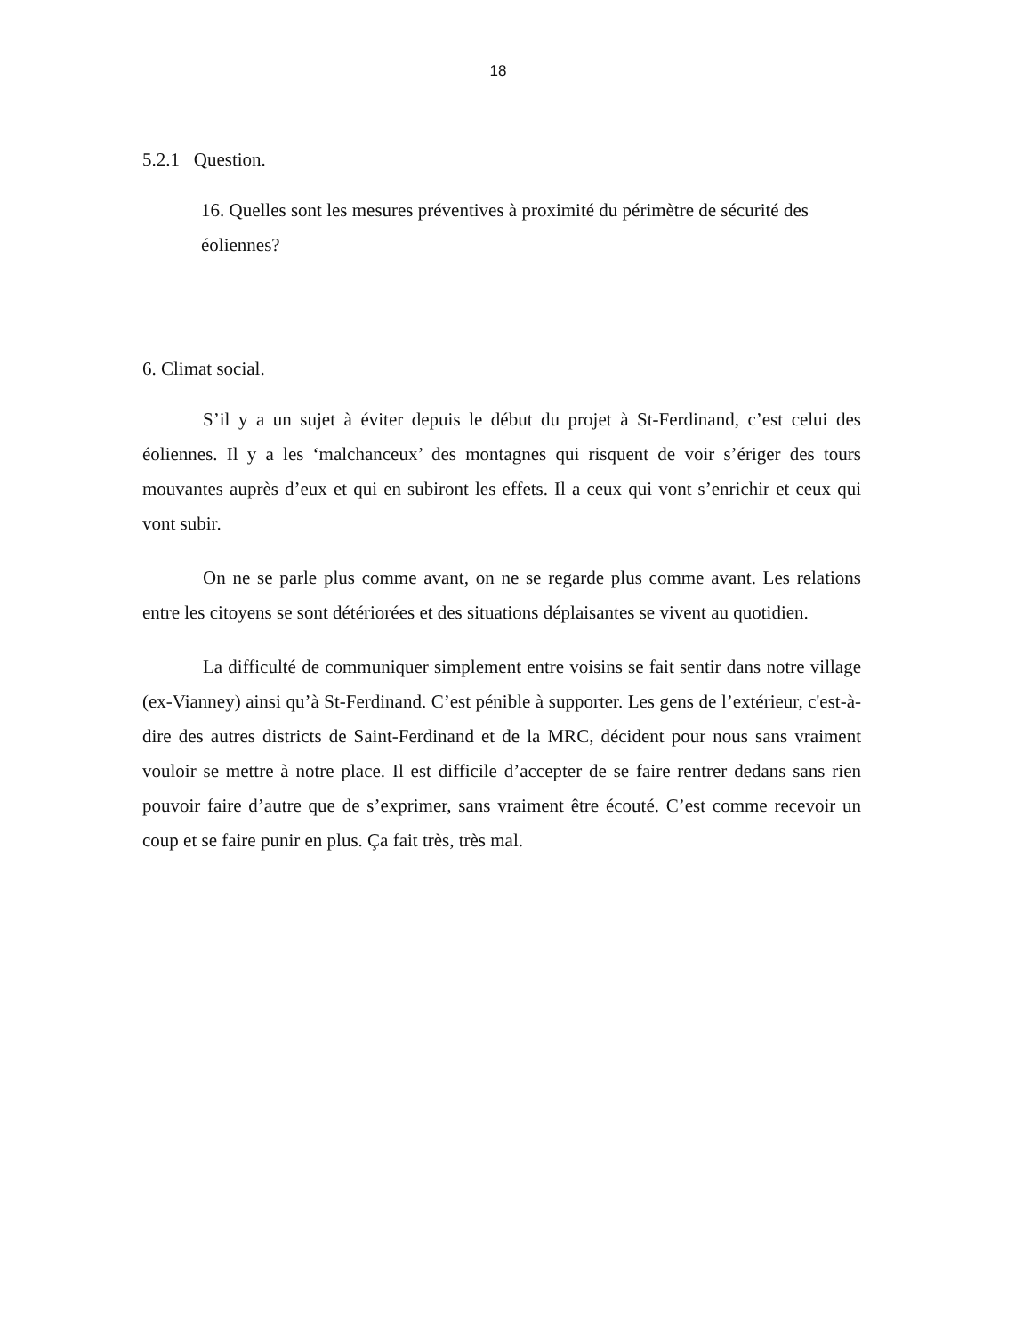18
5.2.1 Question.
16. Quelles sont les mesures préventives à proximité du périmètre de sécurité des éoliennes?
6. Climat social.
S’il y a un sujet à éviter depuis le début du projet à St-Ferdinand, c’est celui des éoliennes. Il y a les ‘malchanceux’ des montagnes qui risquent de voir s’ériger des tours mouvantes auprès d’eux et qui en subiront les effets. Il a ceux qui vont s’enrichir et ceux qui vont subir.
On ne se parle plus comme avant, on ne se regarde plus comme avant. Les relations entre les citoyens se sont détériorées et des situations déplaisantes se vivent au quotidien.
La difficulté de communiquer simplement entre voisins se fait sentir dans notre village (ex-Vianney) ainsi qu’à St-Ferdinand. C’est pénible à supporter. Les gens de l’extérieur, c'est-à-dire des autres districts de Saint-Ferdinand et de la MRC, décident pour nous sans vraiment vouloir se mettre à notre place. Il est difficile d’accepter de se faire rentrer dedans sans rien pouvoir faire d’autre que de s’exprimer, sans vraiment être écouté. C’est comme recevoir un coup et se faire punir en plus. Ça fait très, très mal.